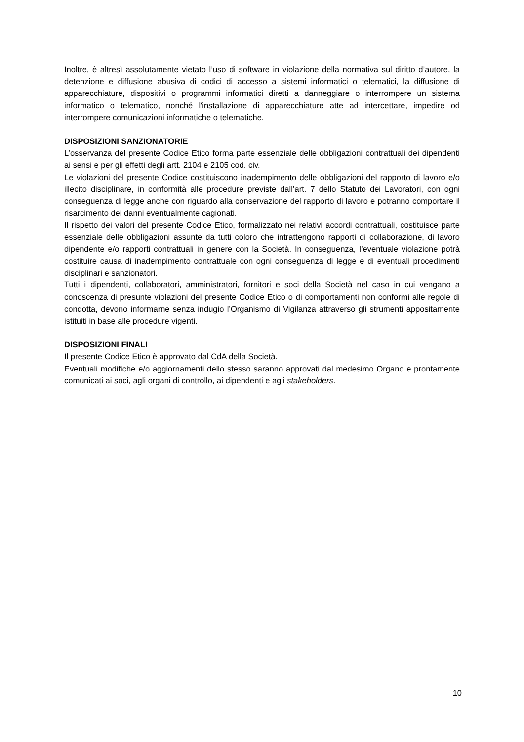Inoltre, è altresì assolutamente vietato l’uso di software in violazione della normativa sul diritto d’autore, la detenzione e diffusione abusiva di codici di accesso a sistemi informatici o telematici, la diffusione di apparecchiature, dispositivi o programmi informatici diretti a danneggiare o interrompere un sistema informatico o telematico, nonché l'installazione di apparecchiature atte ad intercettare, impedire od interrompere comunicazioni informatiche o telematiche.
DISPOSIZIONI SANZIONATORIE
L’osservanza del presente Codice Etico forma parte essenziale delle obbligazioni contrattuali dei dipendenti ai sensi e per gli effetti degli artt. 2104 e 2105 cod. civ.
Le violazioni del presente Codice costituiscono inadempimento delle obbligazioni del rapporto di lavoro e/o illecito disciplinare, in conformità alle procedure previste dall’art. 7 dello Statuto dei Lavoratori, con ogni conseguenza di legge anche con riguardo alla conservazione del rapporto di lavoro e potranno comportare il risarcimento dei danni eventualmente cagionati.
Il rispetto dei valori del presente Codice Etico, formalizzato nei relativi accordi contrattuali, costituisce parte essenziale delle obbligazioni assunte da tutti coloro che intrattengono rapporti di collaborazione, di lavoro dipendente e/o rapporti contrattuali in genere con la Società. In conseguenza, l’eventuale violazione potrà costituire causa di inadempimento contrattuale con ogni conseguenza di legge e di eventuali procedimenti disciplinari e sanzionatori.
Tutti i dipendenti, collaboratori, amministratori, fornitori e soci della Società nel caso in cui vengano a conoscenza di presunte violazioni del presente Codice Etico o di comportamenti non conformi alle regole di condotta, devono informarne senza indugio l’Organismo di Vigilanza attraverso gli strumenti appositamente istituiti in base alle procedure vigenti.
DISPOSIZIONI FINALI
Il presente Codice Etico è approvato dal CdA della Società.
Eventuali modifiche e/o aggiornamenti dello stesso saranno approvati dal medesimo Organo e prontamente comunicati ai soci, agli organi di controllo, ai dipendenti e agli stakeholders.
10